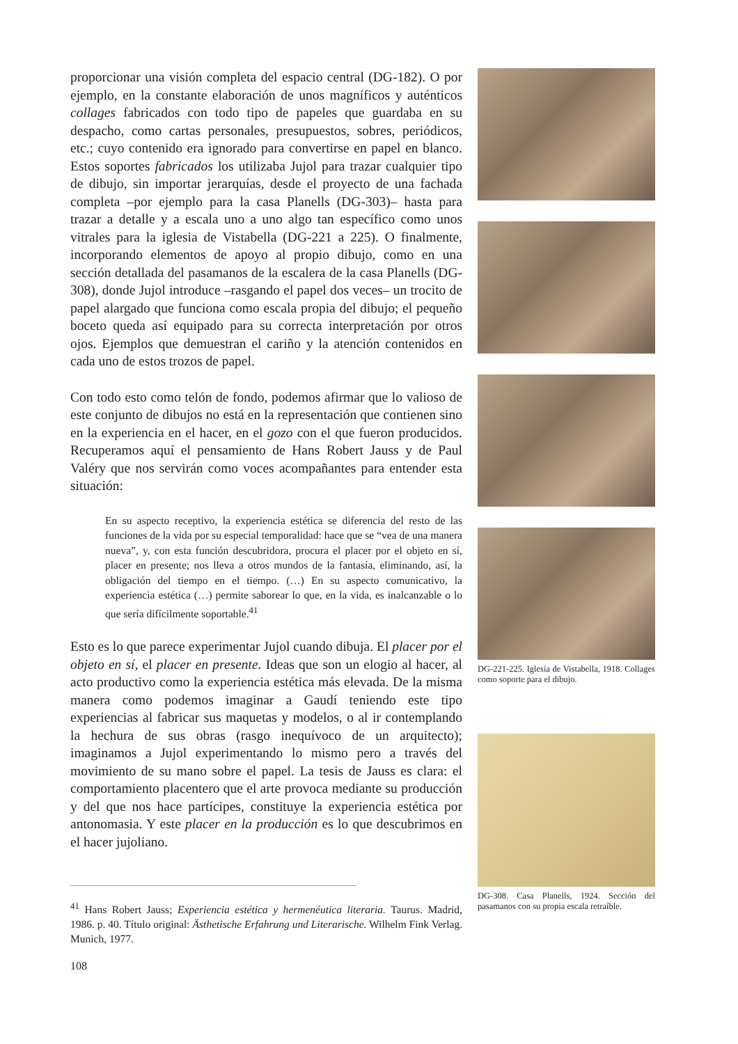proporcionar una visión completa del espacio central (DG-182). O por ejemplo, en la constante elaboración de unos magníficos y auténticos collages fabricados con todo tipo de papeles que guardaba en su despacho, como cartas personales, presupuestos, sobres, periódicos, etc.; cuyo contenido era ignorado para convertirse en papel en blanco. Estos soportes fabricados los utilizaba Jujol para trazar cualquier tipo de dibujo, sin importar jerarquías, desde el proyecto de una fachada completa –por ejemplo para la casa Planells (DG-303)– hasta para trazar a detalle y a escala uno a uno algo tan específico como unos vitrales para la iglesia de Vistabella (DG-221 a 225). O finalmente, incorporando elementos de apoyo al propio dibujo, como en una sección detallada del pasamanos de la escalera de la casa Planells (DG-308), donde Jujol introduce –rasgando el papel dos veces– un trocito de papel alargado que funciona como escala propia del dibujo; el pequeño boceto queda así equipado para su correcta interpretación por otros ojos. Ejemplos que demuestran el cariño y la atención contenidos en cada uno de estos trozos de papel.
Con todo esto como telón de fondo, podemos afirmar que lo valioso de este conjunto de dibujos no está en la representación que contienen sino en la experiencia en el hacer, en el gozo con el que fueron producidos. Recuperamos aquí el pensamiento de Hans Robert Jauss y de Paul Valéry que nos servirán como voces acompañantes para entender esta situación:
En su aspecto receptivo, la experiencia estética se diferencia del resto de las funciones de la vida por su especial temporalidad: hace que se “vea de una manera nueva”, y, con esta función descubridora, procura el placer por el objeto en sí, placer en presente; nos lleva a otros mundos de la fantasía, eliminando, así, la obligación del tiempo en el tiempo. (…) En su aspecto comunicativo, la experiencia estética (…) permite saborear lo que, en la vida, es inalcanzable o lo que sería difícilmente soportable.<sup>41</sup>
Esto es lo que parece experimentar Jujol cuando dibuja. El placer por el objeto en sí, el placer en presente. Ideas que son un elogio al hacer, al acto productivo como la experiencia estética más elevada. De la misma manera como podemos imaginar a Gaudí teniendo este tipo experiencias al fabricar sus maquetas y modelos, o al ir contemplando la hechura de sus obras (rasgo inequívoco de un arquitecto); imaginamos a Jujol experimentando lo mismo pero a través del movimiento de su mano sobre el papel. La tesis de Jauss es clara: el comportamiento placentero que el arte provoca mediante su producción y del que nos hace partícipes, constituye la experiencia estética por antonomasia. Y este placer en la producción es lo que descubrimos en el hacer jujoliano.
<sup>41</sup> Hans Robert Jauss; Experiencia estética y hermenéutica literaria. Taurus. Madrid, 1986. p. 40. Título original: Ästhetische Erfahrung und Literarische. Wilhelm Fink Verlag. Munich, 1977.
108
DG-221-225. Iglesia de Vistabella, 1918. Collages como soporte para el dibujo.
DG-308. Casa Planells, 1924. Sección del pasamanos con su propia escala retraíble.